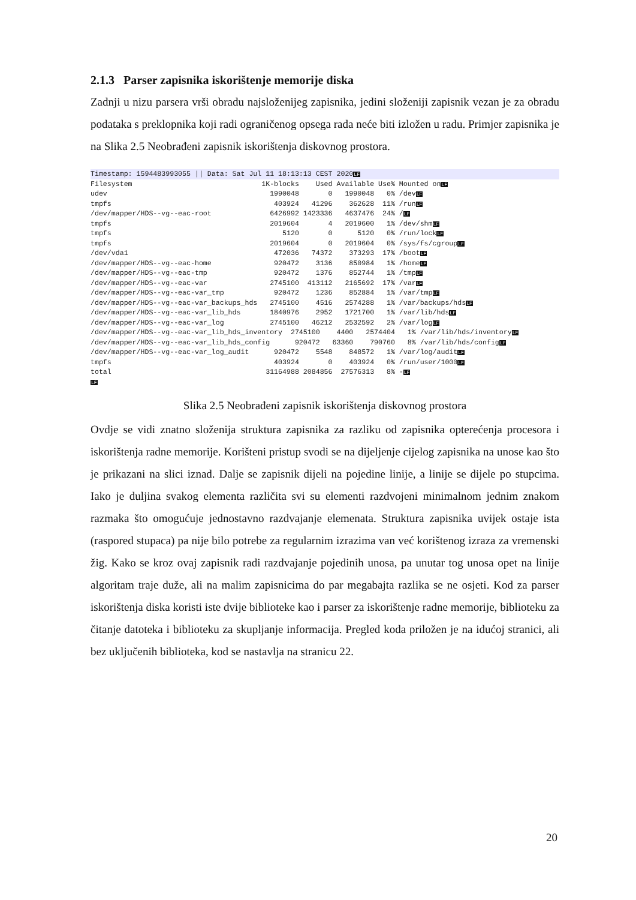2.1.3 Parser zapisnika iskorištenje memorije diska
Zadnji u nizu parsera vrši obradu najsloženijeg zapisnika, jedini složeniji zapisnik vezan je za obradu podataka s preklopnika koji radi ograničenog opsega rada neće biti izložen u radu. Primjer zapisnika je na Slika 2.5 Neobrađeni zapisnik iskorištenja diskovnog prostora.
Timestamp: 1594483993055 || Data: Sat Jul 11 18:13:13 CEST 2020LFFilesystem                               1K-blocks    Used Available Use% Mounted onLF
udev                                       1990048       0   1990048   0% /devLF
tmpfs                                       403924   41296    362628  11% /runLF
/dev/mapper/HDS--vg--eac-root              6426992 1423336   4637476  24% /LF
tmpfs                                      2019604       4   2019600   1% /dev/shmLF
tmpfs                                         5120       0      5120   0% /run/lockLF
tmpfs                                      2019604       0   2019604   0% /sys/fs/cgroupLF
/dev/vda1                                   472036   74372    373293  17% /bootLF
/dev/mapper/HDS--vg--eac-home               920472    3136    850984   1% /homeLF
/dev/mapper/HDS--vg--eac-tmp                920472    1376    852744   1% /tmpLF
/dev/mapper/HDS--vg--eac-var               2745100  413112   2165692  17% /varLF
/dev/mapper/HDS--vg--eac-var_tmp            920472    1236    852884   1% /var/tmpLF
/dev/mapper/HDS--vg--eac-var_backups_hds   2745100    4516   2574288   1% /var/backups/hdsLF
/dev/mapper/HDS--vg--eac-var_lib_hds       1840976    2952   1721700   1% /var/lib/hdsLF
/dev/mapper/HDS--vg--eac-var_log           2745100   46212   2532592   2% /var/logLF
/dev/mapper/HDS--vg--eac-var_lib_hds_inventory  2745100    4400   2574404   1% /var/lib/hds/inventoryLF
/dev/mapper/HDS--vg--eac-var_lib_hds_config      920472   63360    790760   8% /var/lib/hds/configLF
/dev/mapper/HDS--vg--eac-var_log_audit      920472    5548    848572   1% /var/log/auditLF
tmpfs                                       403924       0    403924   0% /run/user/1000LF
total                                     31164988 2084856  27576313   8% -LF
LF
Slika 2.5 Neobrađeni zapisnik iskorištenja diskovnog prostora
Ovdje se vidi znatno složenija struktura zapisnika za razliku od zapisnika opterećenja procesora i iskorištenja radne memorije. Korišteni pristup svodi se na dijeljenje cijelog zapisnika na unose kao što je prikazani na slici iznad. Dalje se zapisnik dijeli na pojedine linije, a linije se dijele po stupcima. Iako je duljina svakog elementa različita svi su elementi razdvojeni minimalnom jednim znakom razmaka što omogućuje jednostavno razdvajanje elemenata. Struktura zapisnika uvijek ostaje ista (raspored stupaca) pa nije bilo potrebe za regularnim izrazima van već korištenog izraza za vremenski žig. Kako se kroz ovaj zapisnik radi razdvajanje pojedinih unosa, pa unutar tog unosa opet na linije algoritam traje duže, ali na malim zapisnicima do par megabajta razlika se ne osjeti. Kod za parser iskorištenja diska koristi iste dvije biblioteke kao i parser za iskorištenje radne memorije, biblioteku za čitanje datoteka i biblioteku za skupljanje informacija. Pregled koda priložen je na idućoj stranici, ali bez uključenih biblioteka, kod se nastavlja na stranicu 22.
20